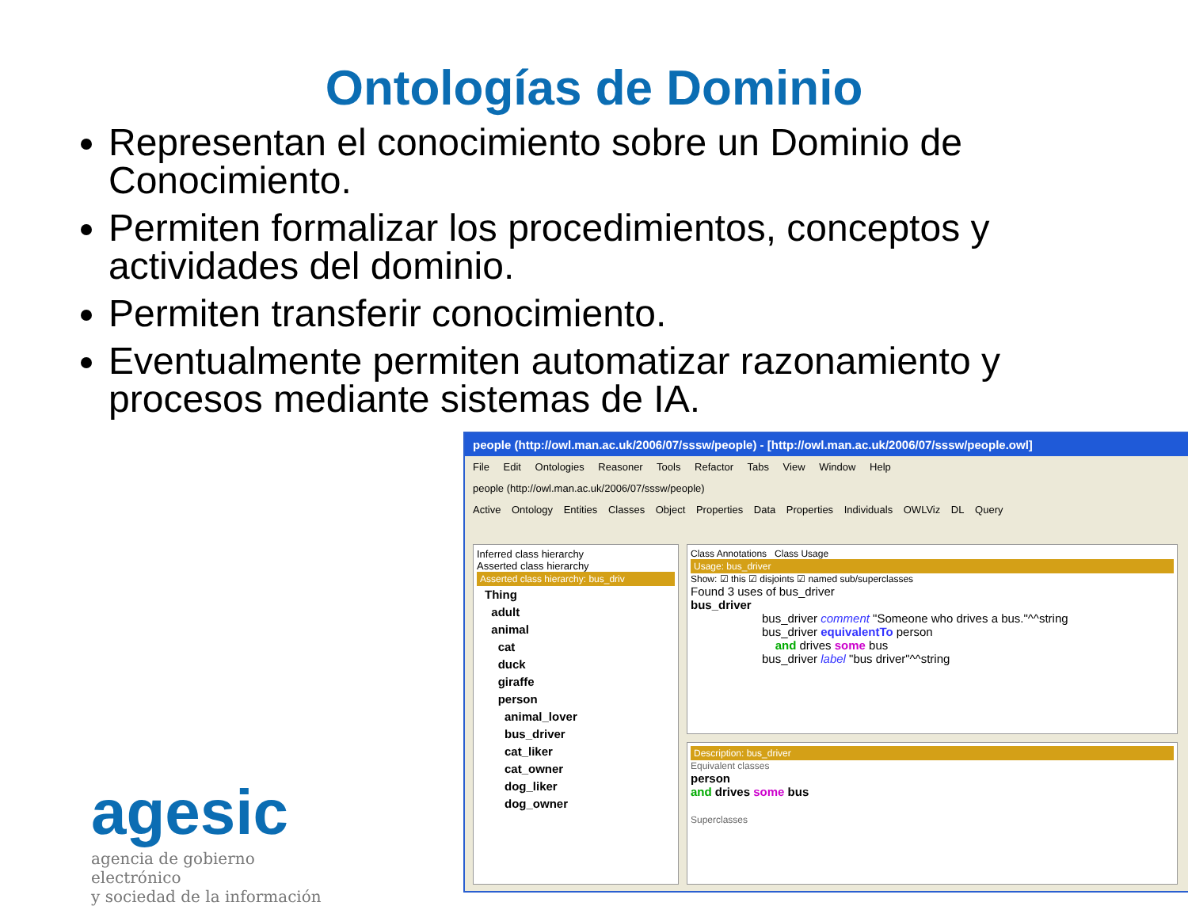Ontologías de Dominio
Representan el conocimiento sobre un Dominio de Conocimiento.
Permiten formalizar los procedimientos, conceptos y actividades del dominio.
Permiten transferir conocimiento.
Eventualmente permiten automatizar razonamiento y procesos mediante sistemas de IA.
people (http://owl.man.ac.uk/2006/07/sssw/people) - [http://owl.man.ac.uk/2006/07/sssw/people.owl]
File Edit Ontologies Reasoner Tools Refactor Tabs View Window Help
people (http://owl.man.ac.uk/2006/07/sssw/people)
Active Ontology Entities Classes Object Properties Data Properties Individuals OWLViz DL Query
Inferred class hierarchy
Asserted class hierarchy
Asserted class hierarchy: bus_driv
Thing
adult
animal
cat
duck
giraffe
person
animal_lover
bus_driver
cat_liker
cat_owner
dog_liker
dog_owner
Class Annotations Class Usage
Usage: bus_driver
Show: ☑ this ☑ disjoints ☑ named sub/superclasses
Found 3 uses of bus_driver
bus_driver
bus_driver comment "Someone who drives a bus."^^string
bus_driver equivalentTo person
and drives some bus
bus_driver label "bus driver"^^string
Description: bus_driver
Equivalent classes
person
and drives some bus
Superclasses
agesic
agencia de gobierno electrónico
y sociedad de la información